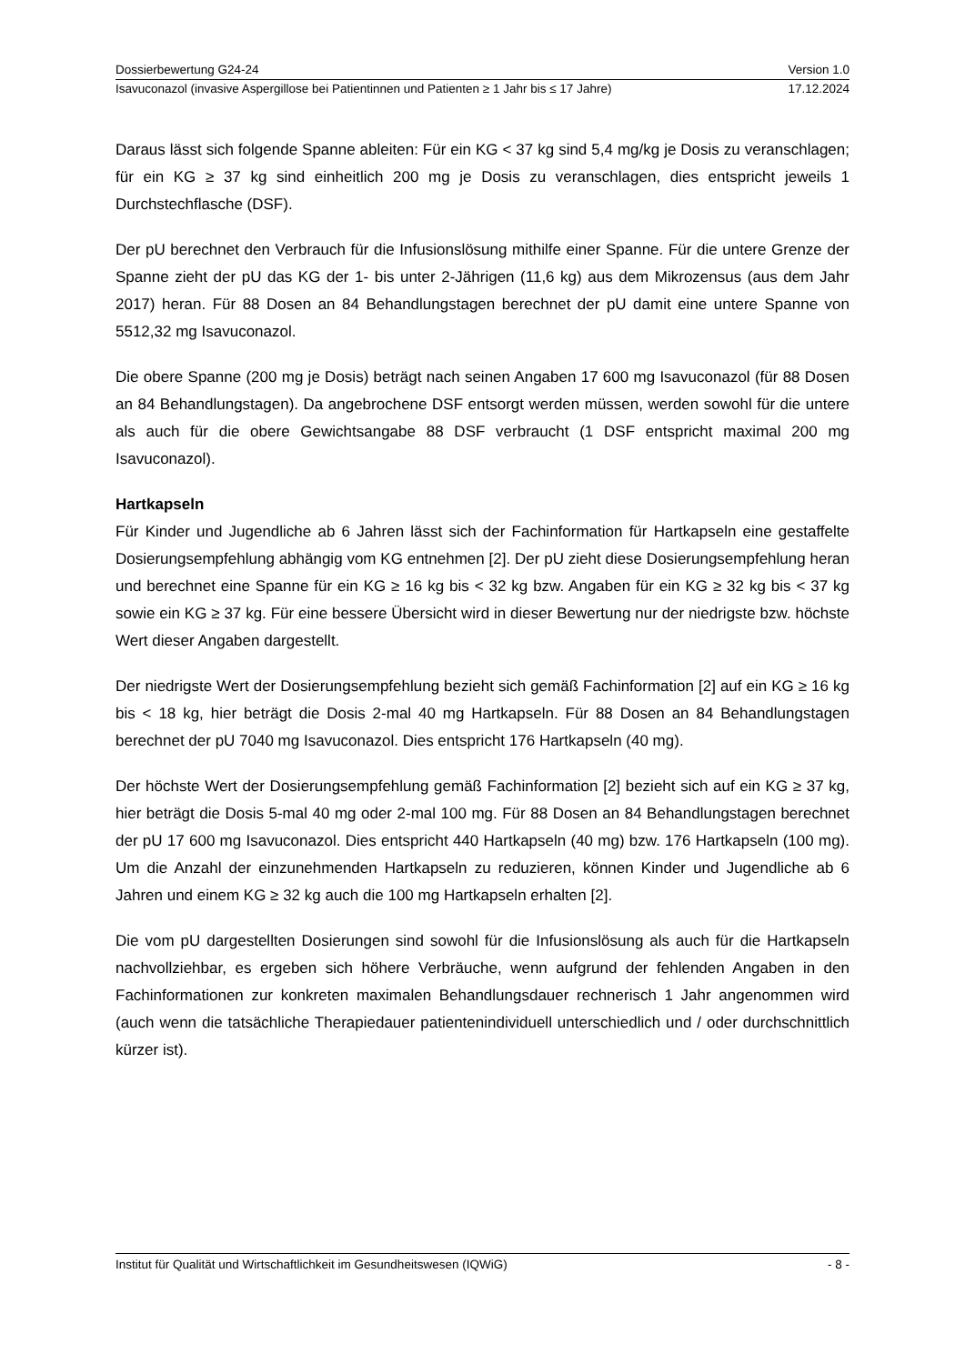Dossierbewertung G24-24 Version 1.0
Isavuconazol (invasive Aspergillose bei Patientinnen und Patienten ≥ 1 Jahr bis ≤ 17 Jahre) 17.12.2024
Daraus lässt sich folgende Spanne ableiten: Für ein KG < 37 kg sind 5,4 mg/kg je Dosis zu veranschlagen; für ein KG ≥ 37 kg sind einheitlich 200 mg je Dosis zu veranschlagen, dies entspricht jeweils 1 Durchstechflasche (DSF).
Der pU berechnet den Verbrauch für die Infusionslösung mithilfe einer Spanne. Für die untere Grenze der Spanne zieht der pU das KG der 1- bis unter 2-Jährigen (11,6 kg) aus dem Mikrozensus (aus dem Jahr 2017) heran. Für 88 Dosen an 84 Behandlungstagen berechnet der pU damit eine untere Spanne von 5512,32 mg Isavuconazol.
Die obere Spanne (200 mg je Dosis) beträgt nach seinen Angaben 17 600 mg Isavuconazol (für 88 Dosen an 84 Behandlungstagen). Da angebrochene DSF entsorgt werden müssen, werden sowohl für die untere als auch für die obere Gewichtsangabe 88 DSF verbraucht (1 DSF entspricht maximal 200 mg Isavuconazol).
Hartkapseln
Für Kinder und Jugendliche ab 6 Jahren lässt sich der Fachinformation für Hartkapseln eine gestaffelte Dosierungsempfehlung abhängig vom KG entnehmen [2]. Der pU zieht diese Dosierungsempfehlung heran und berechnet eine Spanne für ein KG ≥ 16 kg bis < 32 kg bzw. Angaben für ein KG ≥ 32 kg bis < 37 kg sowie ein KG ≥ 37 kg. Für eine bessere Übersicht wird in dieser Bewertung nur der niedrigste bzw. höchste Wert dieser Angaben dargestellt.
Der niedrigste Wert der Dosierungsempfehlung bezieht sich gemäß Fachinformation [2] auf ein KG ≥ 16 kg bis < 18 kg, hier beträgt die Dosis 2-mal 40 mg Hartkapseln. Für 88 Dosen an 84 Behandlungstagen berechnet der pU 7040 mg Isavuconazol. Dies entspricht 176 Hartkapseln (40 mg).
Der höchste Wert der Dosierungsempfehlung gemäß Fachinformation [2] bezieht sich auf ein KG ≥ 37 kg, hier beträgt die Dosis 5-mal 40 mg oder 2-mal 100 mg. Für 88 Dosen an 84 Behandlungstagen berechnet der pU 17 600 mg Isavuconazol. Dies entspricht 440 Hartkapseln (40 mg) bzw. 176 Hartkapseln (100 mg). Um die Anzahl der einzunehmenden Hartkapseln zu reduzieren, können Kinder und Jugendliche ab 6 Jahren und einem KG ≥ 32 kg auch die 100 mg Hartkapseln erhalten [2].
Die vom pU dargestellten Dosierungen sind sowohl für die Infusionslösung als auch für die Hartkapseln nachvollziehbar, es ergeben sich höhere Verbräuche, wenn aufgrund der fehlenden Angaben in den Fachinformationen zur konkreten maximalen Behandlungsdauer rechnerisch 1 Jahr angenommen wird (auch wenn die tatsächliche Therapiedauer patientenindividuell unterschiedlich und / oder durchschnittlich kürzer ist).
Institut für Qualität und Wirtschaftlichkeit im Gesundheitswesen (IQWiG) - 8 -